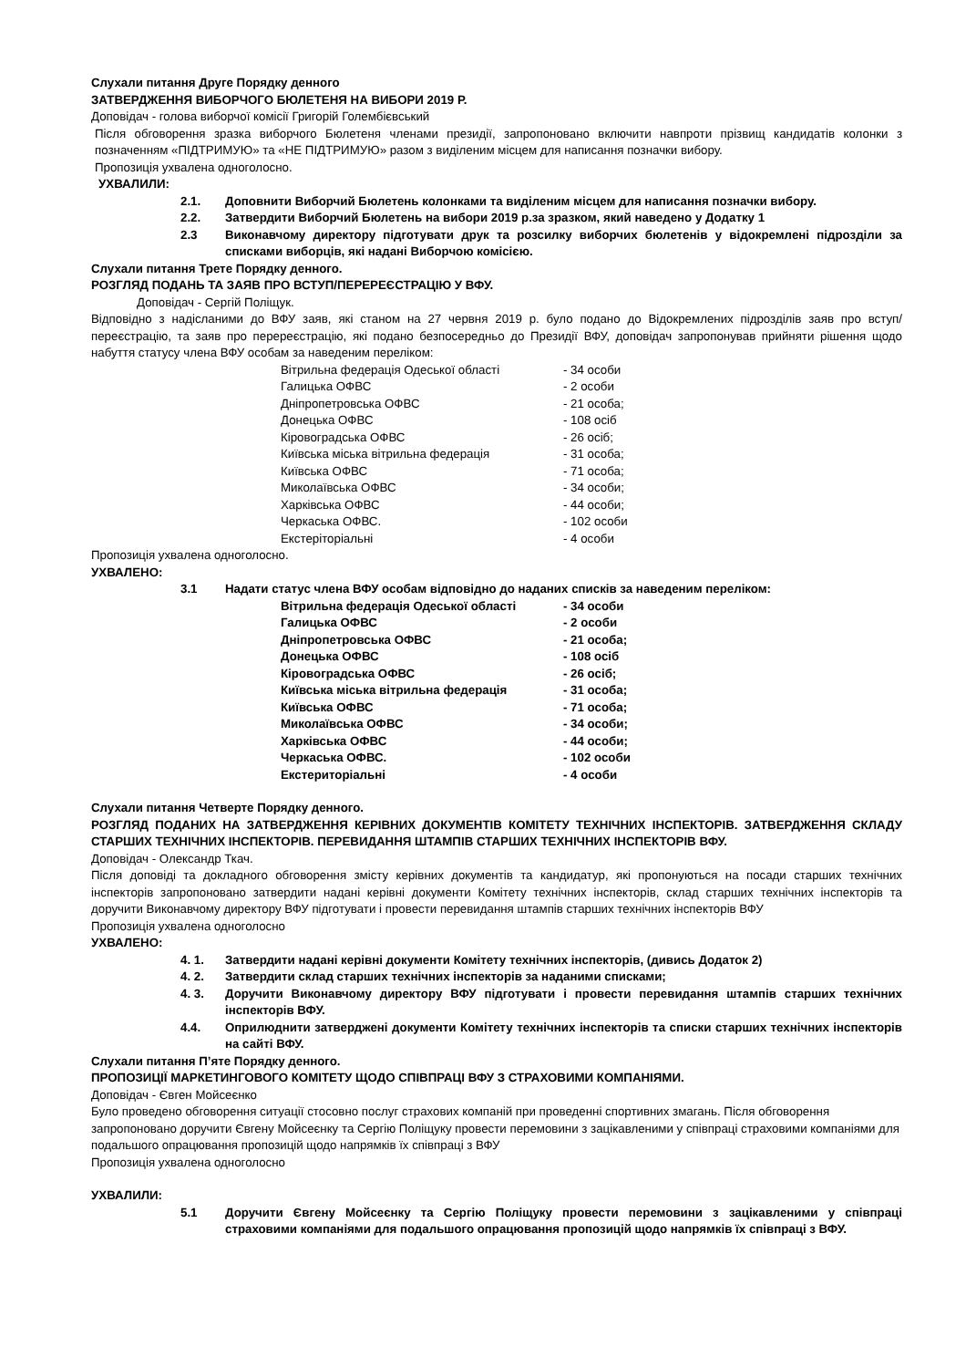Слухали питання Друге Порядку денного
ЗАТВЕРДЖЕННЯ ВИБОРЧОГО БЮЛЕТЕНЯ НА ВИБОРИ 2019 Р.
Доповідач - голова виборчої комісії Григорій Голембієвський
Після обговорення зразка виборчого Бюлетеня членами президії, запропоновано включити навпроти прізвищ кандидатів колонки з позначенням «ПІДТРИМУЮ» та «НЕ ПІДТРИМУЮ» разом з виділеним місцем для написання позначки вибору.
Пропозиція ухвалена одноголосно.
УХВАЛИЛИ:
2.1. Доповнити Виборчий Бюлетень колонками та виділеним місцем для написання позначки вибору.
2.2. Затвердити Виборчий Бюлетень на вибори 2019 р.за зразком, який наведено у Додатку 1
2.3 Виконавчому директору підготувати друк та розсилку виборчих бюлетенів у відокремлені підрозділи за списками виборців, які надані Виборчою комісією.
Слухали питання Трете Порядку денного.
РОЗГЛЯД ПОДАНЬ ТА ЗАЯВ ПРО ВСТУП/ПЕРЕРЕЄСТРАЦІЮ У ВФУ.
Доповідач - Сергій Поліщук.
Відповідно з надісланими до ВФУ заяв, які станом на 27 червня 2019 р. було подано до Відокремлених підрозділів заяв про вступ/переєстрацію, та заяв про перереєстрацію, які подано безпосередньо до Президії ВФУ, доповідач запропонував прийняти рішення щодо набуття статусу члена ВФУ особам за наведеним переліком:
| Вітрильна федерація Одеської області | - 34 особи |
| Галицька ОФВС | - 2 особи |
| Дніпропетровська ОФВС | - 21 особа; |
| Донецька ОФВС | - 108 осіб |
| Кіровоградська ОФВС | - 26 осіб; |
| Київська міська вітрильна федерація | - 31 особа; |
| Київська ОФВС | - 71 особа; |
| Миколаївська ОФВС | - 34 особи; |
| Харківська ОФВС | - 44 особи; |
| Черкаська ОФВС. | - 102 особи |
| Екстеріторіальні | - 4 особи |
Пропозиція ухвалена одноголосно.
УХВАЛЕНО:
3.1 Надати статус члена ВФУ особам відповідно до наданих списків за наведеним переліком:
| Вітрильна федерація Одеської області | - 34 особи |
| Галицька ОФВС | - 2 особи |
| Дніпропетровська ОФВС | - 21 особа; |
| Донецька ОФВС | - 108 осіб |
| Кіровоградська ОФВС | - 26 осіб; |
| Київська міська вітрильна федерація | - 31 особа; |
| Київська ОФВС | - 71 особа; |
| Миколаївська ОФВС | - 34 особи; |
| Харківська ОФВС | - 44 особи; |
| Черкаська ОФВС. | - 102 особи |
| Екстериторіальні | - 4 особи |
Слухали питання Четверте Порядку денного.
РОЗГЛЯД ПОДАНИХ НА ЗАТВЕРДЖЕННЯ КЕРІВНИХ ДОКУМЕНТІВ КОМІТЕТУ ТЕХНІЧНИХ ІНСПЕКТОРІВ. ЗАТВЕРДЖЕННЯ СКЛАДУ СТАРШИХ ТЕХНІЧНИХ ІНСПЕКТОРІВ. ПЕРЕВИДАННЯ ШТАМПІВ СТАРШИХ ТЕХНІЧНИХ ІНСПЕКТОРІВ ВФУ.
Доповідач - Олександр Ткач.
Після доповіді та докладного обговорення змісту керівних документів та кандидатур, які пропонуються на посади старших технічних інспекторів запропоновано затвердити надані керівні документи Комітету технічних інспекторів, склад старших технічних інспекторів та доручити Виконавчому директору ВФУ підготувати і провести перевидання штампів старших технічних інспекторів ВФУ
Пропозиція ухвалена одноголосно
УХВАЛЕНО:
4. 1. Затвердити надані керівні документи Комітету технічних інспекторів, (дивись Додаток 2)
4. 2. Затвердити склад старших технічних інспекторів за наданими списками;
4. 3. Доручити Виконавчому директору ВФУ підготувати і провести перевидання штампів старших технічних інспекторів ВФУ.
4.4. Оприлюднити затверджені документи Комітету технічних інспекторів та списки старших технічних інспекторів на сайті ВФУ.
Слухали питання П’яте Порядку денного.
ПРОПОЗИЦІЇ МАРКЕТИНГОВОГО КОМІТЕТУ ЩОДО СПІВПРАЦІ ВФУ З СТРАХОВИМИ КОМПАНІЯМИ.
Доповідач - Євген Мойсеєнко
Було проведено обговорення ситуації стосовно послуг страхових компаній при проведенні спортивних змагань. Після обговорення запропоновано доручити Євгену Мойсеєнку та Сергію Поліщуку провести перемовини з зацікавленими у співпраці страховими компаніями для подальшого опрацювання пропозицій щодо напрямків їх співпраці з ВФУ
Пропозиція ухвалена одноголосно
УХВАЛИЛИ:
5.1 Доручити Євгену Мойсеєнку та Сергію Поліщуку провести перемовини з зацікавленими у співпраці страховими компаніями для подальшого опрацювання пропозицій щодо напрямків їх співпраці з ВФУ.